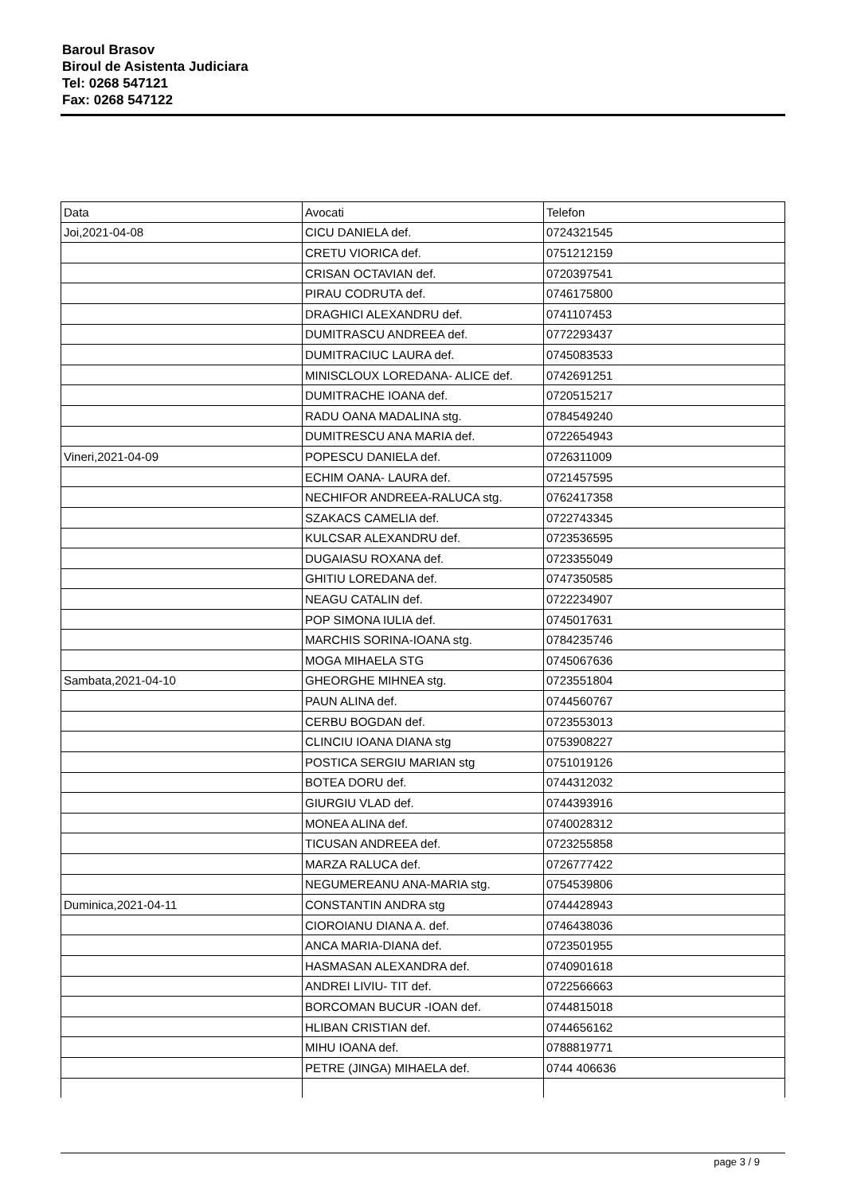Baroul Brasov
Biroul de Asistenta Judiciara
Tel: 0268 547121
Fax: 0268 547122
| Data | Avocati | Telefon |
| --- | --- | --- |
| Joi,2021-04-08 | CICU DANIELA def. | 0724321545 |
| | CRETU VIORICA def. | 0751212159 |
| | CRISAN OCTAVIAN def. | 0720397541 |
| | PIRAU CODRUTA def. | 0746175800 |
| | DRAGHICI ALEXANDRU def. | 0741107453 |
| | DUMITRASCU ANDREEA def. | 0772293437 |
| | DUMITRACIUC LAURA def. | 0745083533 |
| | MINISCLOUX LOREDANA- ALICE def. | 0742691251 |
| | DUMITRACHE IOANA def. | 0720515217 |
| | RADU OANA MADALINA stg. | 0784549240 |
| | DUMITRESCU ANA MARIA def. | 0722654943 |
| Vineri,2021-04-09 | POPESCU DANIELA def. | 0726311009 |
| | ECHIM OANA- LAURA def. | 0721457595 |
| | NECHIFOR ANDREEA-RALUCA stg. | 0762417358 |
| | SZAKACS CAMELIA def. | 0722743345 |
| | KULCSAR ALEXANDRU def. | 0723536595 |
| | DUGAIASU ROXANA def. | 0723355049 |
| | GHITIU LOREDANA def. | 0747350585 |
| | NEAGU CATALIN def. | 0722234907 |
| | POP SIMONA IULIA def. | 0745017631 |
| | MARCHIS SORINA-IOANA stg. | 0784235746 |
| | MOGA MIHAELA STG | 0745067636 |
| Sambata,2021-04-10 | GHEORGHE MIHNEA stg. | 0723551804 |
| | PAUN ALINA def. | 0744560767 |
| | CERBU BOGDAN def. | 0723553013 |
| | CLINCIU IOANA DIANA stg | 0753908227 |
| | POSTICA SERGIU MARIAN stg | 0751019126 |
| | BOTEA DORU def. | 0744312032 |
| | GIURGIU VLAD def. | 0744393916 |
| | MONEA ALINA def. | 0740028312 |
| | TICUSAN ANDREEA def. | 0723255858 |
| | MARZA RALUCA def. | 0726777422 |
| | NEGUMEREANU ANA-MARIA stg. | 0754539806 |
| Duminica,2021-04-11 | CONSTANTIN ANDRA stg | 0744428943 |
| | CIOROIANU DIANA A. def. | 0746438036 |
| | ANCA MARIA-DIANA def. | 0723501955 |
| | HASMASAN ALEXANDRA def. | 0740901618 |
| | ANDREI LIVIU- TIT def. | 0722566663 |
| | BORCOMAN BUCUR -IOAN def. | 0744815018 |
| | HLIBAN CRISTIAN def. | 0744656162 |
| | MIHU IOANA def. | 0788819771 |
| | PETRE (JINGA) MIHAELA def. | 0744 406636 |
page 3 / 9